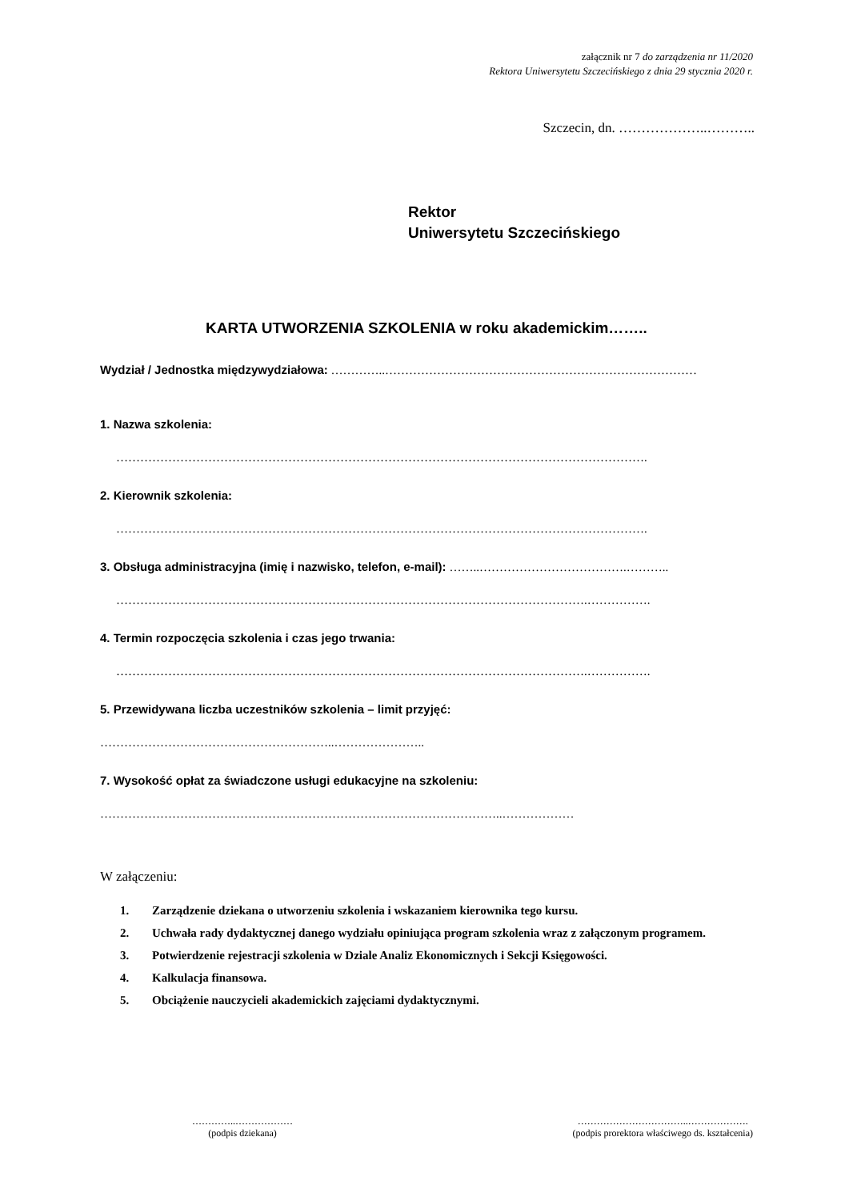załącznik nr 7 do zarządzenia nr 11/2020
Rektora Uniwersytetu Szczecińskiego z dnia 29 stycznia 2020 r.
Szczecin, dn. ………………..………..
Rektor
Uniwersytetu Szczecińskiego
KARTA UTWORZENIA SZKOLENIA w roku akademickim……..
Wydział / Jednostka międzywydziałowa: …………..……………………………………………………………………
1. Nazwa szkolenia:
…………………………………………………………………………………………………………………….
2. Kierownik szkolenia:
…………………………………………………………………………………………………………………….
3. Obsługa administracyjna (imię i nazwisko, telefon, e-mail): ……..……………………………….………..
……………………………………………………………………………………………………….…………….
4. Termin rozpoczęcia szkolenia i czas jego trwania:
……………………………………………………………………………………………………….…………….
5. Przewidywana liczba uczestników szkolenia – limit przyjęć:
…………………………………………………..…………………..
7. Wysokość opłat za świadczone usługi edukacyjne na szkoleniu:
………………………………………………………………………………………..………………
W załączeniu:
1. Zarządzenie dziekana o utworzeniu szkolenia i wskazaniem kierownika tego kursu.
2. Uchwała rady dydaktycznej danego wydziału opiniująca program szkolenia wraz z załączonym programem.
3. Potwierdzenie rejestracji szkolenia w Dziale Analiz Ekonomicznych i Sekcji Księgowości.
4. Kalkulacja finansowa.
5. Obciążenie nauczycieli akademickich zajęciami dydaktycznymi.
…………..………………
(podpis dziekana)
……………………………..……………….
(podpis prorektora właściwego ds. kształcenia)